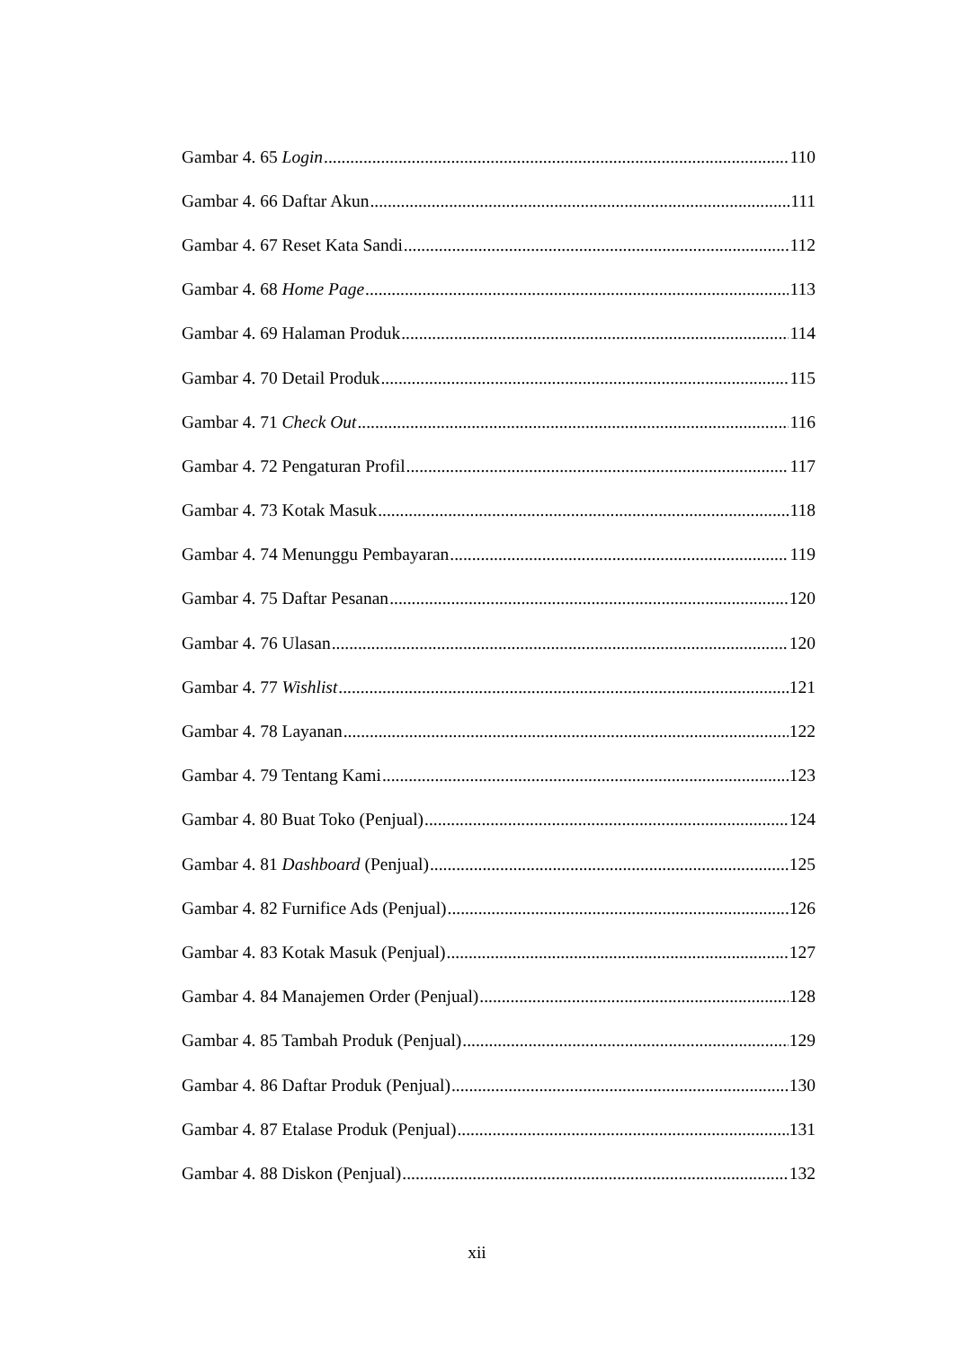Gambar 4. 65 Login 110
Gambar 4. 66 Daftar Akun 111
Gambar 4. 67 Reset Kata Sandi 112
Gambar 4. 68 Home Page 113
Gambar 4. 69 Halaman Produk 114
Gambar 4. 70 Detail Produk 115
Gambar 4. 71 Check Out 116
Gambar 4. 72 Pengaturan Profil 117
Gambar 4. 73 Kotak Masuk 118
Gambar 4. 74 Menunggu Pembayaran 119
Gambar 4. 75 Daftar Pesanan 120
Gambar 4. 76 Ulasan 120
Gambar 4. 77 Wishlist 121
Gambar 4. 78 Layanan 122
Gambar 4. 79 Tentang Kami 123
Gambar 4. 80 Buat Toko (Penjual) 124
Gambar 4. 81 Dashboard (Penjual) 125
Gambar 4. 82 Furnifice Ads (Penjual) 126
Gambar 4. 83 Kotak Masuk (Penjual) 127
Gambar 4. 84 Manajemen Order (Penjual) 128
Gambar 4. 85 Tambah Produk (Penjual) 129
Gambar 4. 86 Daftar Produk (Penjual) 130
Gambar 4. 87 Etalase Produk (Penjual) 131
Gambar 4. 88 Diskon (Penjual) 132
xii